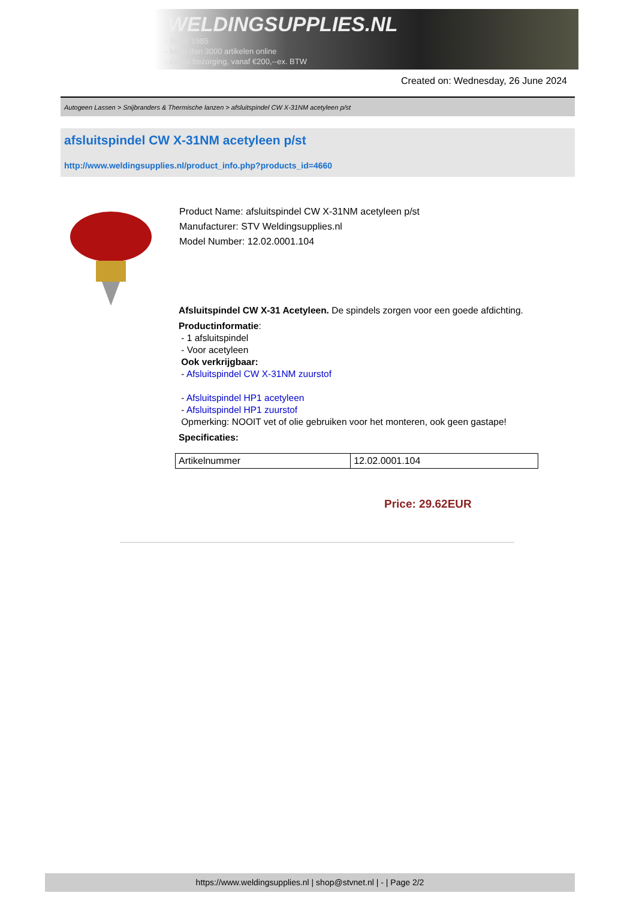WELDINGSUPPLIES.NL
- Sinds 1985
- Méér dan 3000 artikelen online
- Gratis bezorging, vanaf €200,--ex. BTW
Created on: Wednesday, 26 June 2024
Autogeen Lassen > Snijbranders & Thermische lanzen > afsluitspindel CW X-31NM acetyleen p/st
afsluitspindel CW X-31NM acetyleen p/st
http://www.weldingsupplies.nl/product_info.php?products_id=4660
Product Name: afsluitspindel CW X-31NM acetyleen p/st
Manufacturer: STV Weldingsupplies.nl
Model Number: 12.02.0001.104
Afsluitspindel CW X-31 Acetyleen. De spindels zorgen voor een goede afdichting.
Productinformatie:
- 1 afsluitspindel
- Voor acetyleen
Ook verkrijgbaar:
- Afsluitspindel CW X-31NM zuurstof
- Afsluitspindel HP1 acetyleen
- Afsluitspindel HP1 zuurstof
Opmerking: NOOIT vet of olie gebruiken voor het monteren, ook geen gastape!
Specificaties:
| Artikelnummer | 12.02.0001.104 |
Price: 29.62EUR
https://www.weldingsupplies.nl | shop@stvnet.nl | - | Page 2/2